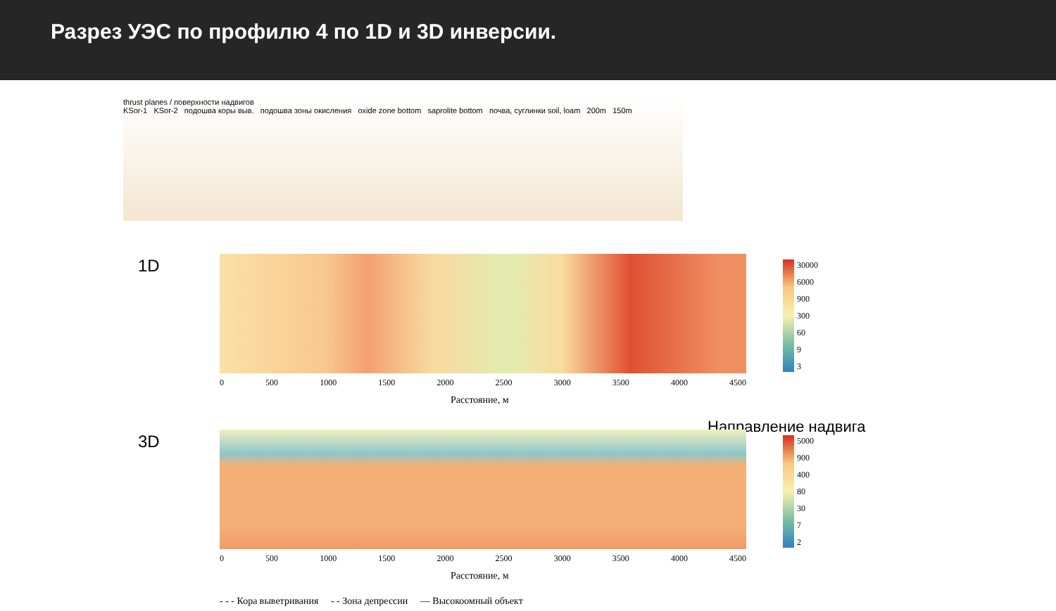Разрез УЭС по профилю 4 по 1D и 3D инверсии.
thrust planes / поверхности надвигов
KSor-1 KSor-2 подошва коры выв. подошва зоны окисления oxide zone bottom saprolite bottom почва, суглинки soil, loam 200m 150m
1D
0 500 1000 1500 2000 2500 3000 3500 4000 4500
Расстояние, м
30000
6000
900
300
60
9
3
3D
Направление надвига
0 500 1000 1500 2000 2500 3000 3500 4000 4500
Расстояние, м
5000
900
400
80
30
7
2
- - - Кора выветривания - - Зона депрессии — Высокоомный объект